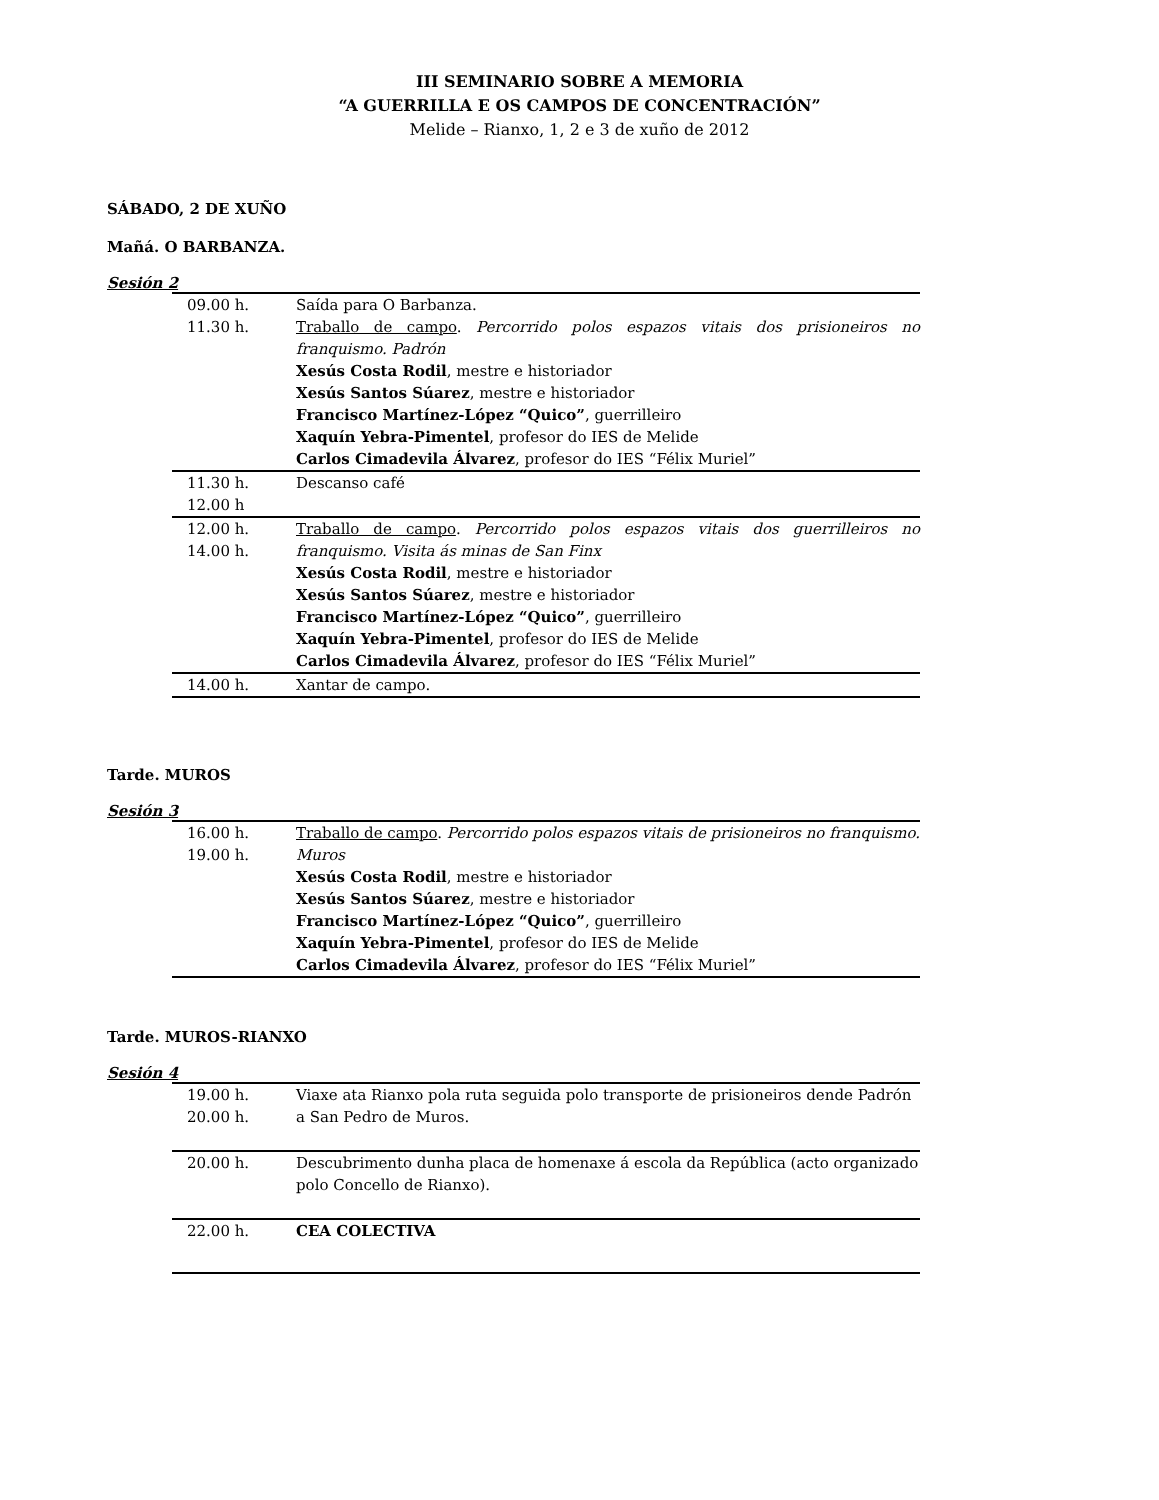III SEMINARIO SOBRE A MEMORIA
“A GUERRILLA E OS CAMPOS DE CONCENTRACIÓN”
Melide – Rianxo, 1, 2 e 3 de xuño de 2012
SÁBADO, 2 DE XUÑO
Mañá. O BARBANZA.
Sesión 2
| 09.00 h. | Saída para O Barbanza. |
| 11.30 h. | Traballo de campo . Percorrido polos espazos vitais dos prisioneiros no franquismo. Padrón Xesús Costa Rodil , mestre e historiador Xesús Santos Súarez , mestre e historiador Francisco Martínez-López “Quico” , guerrilleiro Xaquín Yebra-Pimentel , profesor do IES de Melide Carlos Cimadevila Álvarez , profesor do IES “Félix Muriel” |
| 11.30 h. 12.00 h | Descanso café |
| 12.00 h. 14.00 h. | Traballo de campo . Percorrido polos espazos vitais dos guerrilleiros no franquismo. Visita ás minas de San Finx Xesús Costa Rodil , mestre e historiador Xesús Santos Súarez , mestre e historiador Francisco Martínez-López “Quico” , guerrilleiro Xaquín Yebra-Pimentel , profesor do IES de Melide Carlos Cimadevila Álvarez , profesor do IES “Félix Muriel” |
| 14.00 h. | Xantar de campo. |
Tarde. MUROS
Sesión 3
| 16.00 h. 19.00 h. | Traballo de campo . Percorrido polos espazos vitais de prisioneiros no franquismo. Muros Xesús Costa Rodil , mestre e historiador Xesús Santos Súarez , mestre e historiador Francisco Martínez-López “Quico” , guerrilleiro Xaquín Yebra-Pimentel , profesor do IES de Melide Carlos Cimadevila Álvarez , profesor do IES “Félix Muriel” |
Tarde. MUROS-RIANXO
Sesión 4
| 19.00 h. 20.00 h. | Viaxe ata Rianxo pola ruta seguida polo transporte de prisioneiros dende Padrón a San Pedro de Muros. |
| 20.00 h. | Descubrimento dunha placa de homenaxe á escola da República (acto organizado polo Concello de Rianxo). |
| 22.00 h. | CEA COLECTIVA |